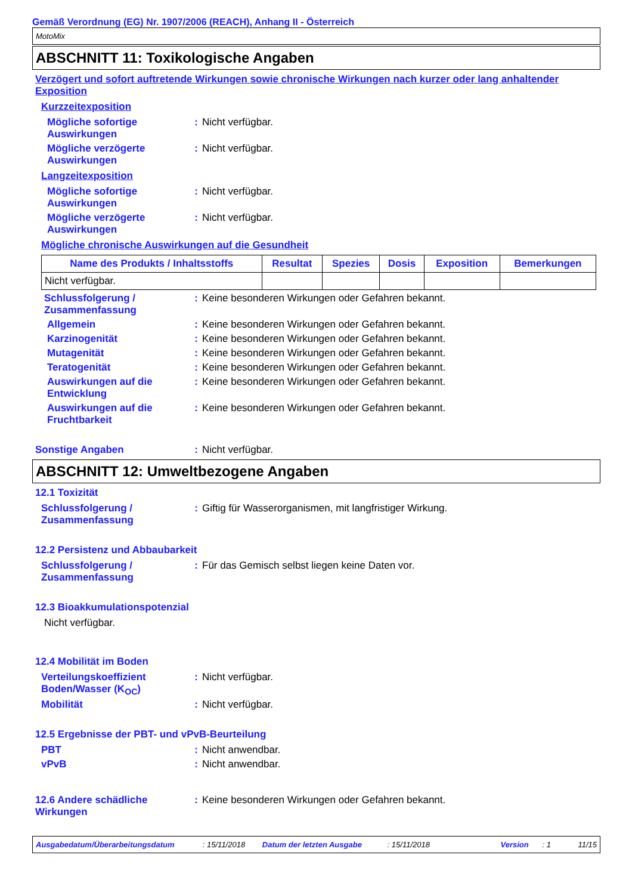Gemäß Verordnung (EG) Nr. 1907/2006 (REACH), Anhang II - Österreich
MotoMix
ABSCHNITT 11: Toxikologische Angaben
Verzögert und sofort auftretende Wirkungen sowie chronische Wirkungen nach kurzer oder lang anhaltender Exposition
Kurzzeitexposition
Mögliche sofortige Auswirkungen
: Nicht verfügbar.
Mögliche verzögerte Auswirkungen
: Nicht verfügbar.
Langzeitexposition
Mögliche sofortige Auswirkungen
: Nicht verfügbar.
Mögliche verzögerte Auswirkungen
: Nicht verfügbar.
Mögliche chronische Auswirkungen auf die Gesundheit
| Name des Produkts / Inhaltsstoffs | Resultat | Spezies | Dosis | Exposition | Bemerkungen |
| --- | --- | --- | --- | --- | --- |
| Nicht verfügbar. | | | | | |
Schlussfolgerung / Zusammenfassung
: Keine besonderen Wirkungen oder Gefahren bekannt.
Allgemein : Keine besonderen Wirkungen oder Gefahren bekannt.
Karzinogenität : Keine besonderen Wirkungen oder Gefahren bekannt.
Mutagenität : Keine besonderen Wirkungen oder Gefahren bekannt.
Teratogenität : Keine besonderen Wirkungen oder Gefahren bekannt.
Auswirkungen auf die Entwicklung
: Keine besonderen Wirkungen oder Gefahren bekannt.
Auswirkungen auf die Fruchtbarkeit
: Keine besonderen Wirkungen oder Gefahren bekannt.
Sonstige Angaben : Nicht verfügbar.
ABSCHNITT 12: Umweltbezogene Angaben
12.1 Toxizität
Schlussfolgerung / Zusammenfassung
: Giftig für Wasserorganismen, mit langfristiger Wirkung.
12.2 Persistenz und Abbaubarkeit
Schlussfolgerung / Zusammenfassung
: Für das Gemisch selbst liegen keine Daten vor.
12.3 Bioakkumulationspotenzial
Nicht verfügbar.
12.4 Mobilität im Boden
Verteilungskoeffizient Boden/Wasser (K<sub>OC</sub>)
: Nicht verfügbar.
Mobilität : Nicht verfügbar.
12.5 Ergebnisse der PBT- und vPvB-Beurteilung
PBT : Nicht anwendbar.
vPvB : Nicht anwendbar.
12.6 Andere schädliche Wirkungen
: Keine besonderen Wirkungen oder Gefahren bekannt.
Ausgabedatum/Überarbeitungsdatum: 15/11/2018 Datum der letzten Ausgabe: 15/11/2018 Version: 1 11/15